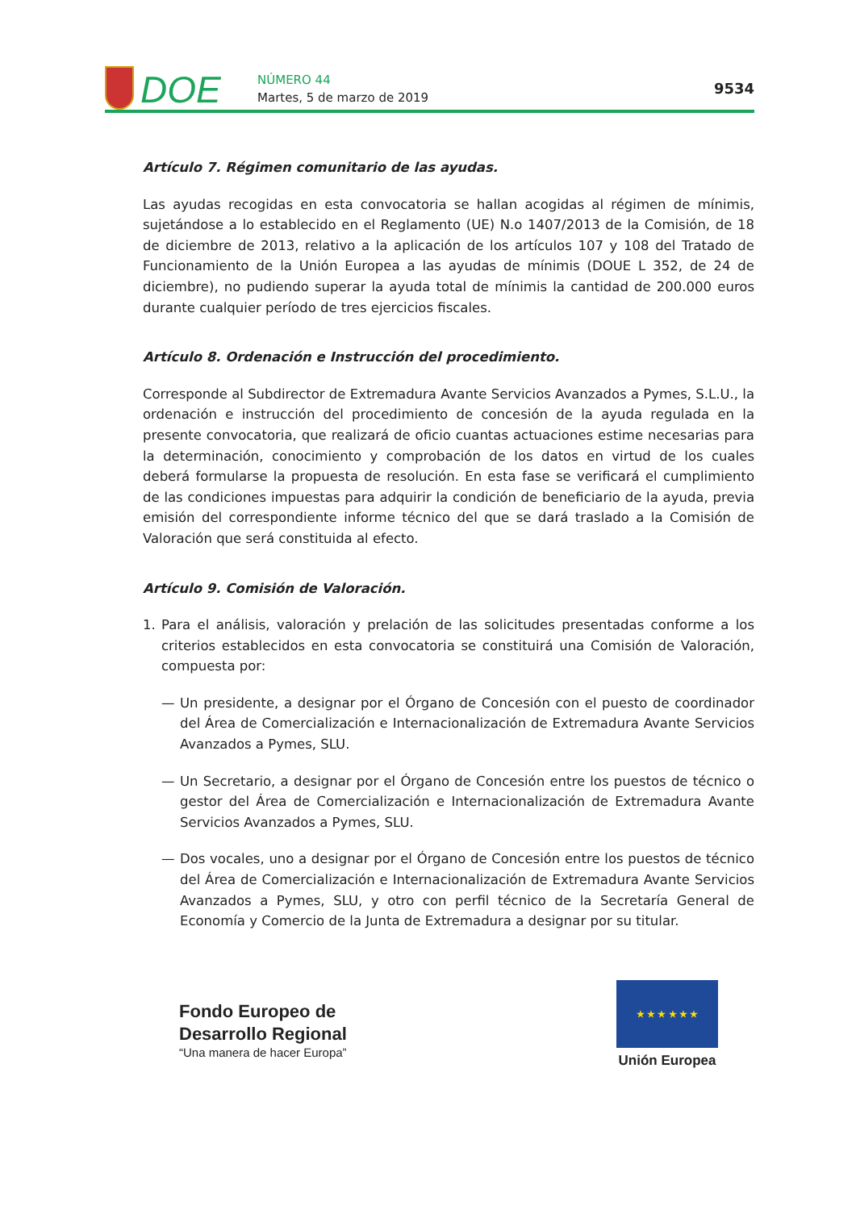DOE
NÚMERO 44
Martes, 5 de marzo de 2019
9534
Artículo 7. Régimen comunitario de las ayudas.
Las ayudas recogidas en esta convocatoria se hallan acogidas al régimen de mínimis, sujetándose a lo establecido en el Reglamento (UE) N.o 1407/2013 de la Comisión, de 18 de diciembre de 2013, relativo a la aplicación de los artículos 107 y 108 del Tratado de Funcionamiento de la Unión Europea a las ayudas de mínimis (DOUE L 352, de 24 de diciembre), no pudiendo superar la ayuda total de mínimis la cantidad de 200.000 euros durante cualquier período de tres ejercicios fiscales.
Artículo 8. Ordenación e Instrucción del procedimiento.
Corresponde al Subdirector de Extremadura Avante Servicios Avanzados a Pymes, S.L.U., la ordenación e instrucción del procedimiento de concesión de la ayuda regulada en la presente convocatoria, que realizará de oficio cuantas actuaciones estime necesarias para la determinación, conocimiento y comprobación de los datos en virtud de los cuales deberá formularse la propuesta de resolución. En esta fase se verificará el cumplimiento de las condiciones impuestas para adquirir la condición de beneficiario de la ayuda, previa emisión del correspondiente informe técnico del que se dará traslado a la Comisión de Valoración que será constituida al efecto.
Artículo 9. Comisión de Valoración.
1. Para el análisis, valoración y prelación de las solicitudes presentadas conforme a los criterios establecidos en esta convocatoria se constituirá una Comisión de Valoración, compuesta por:
— Un presidente, a designar por el Órgano de Concesión con el puesto de coordinador del Área de Comercialización e Internacionalización de Extremadura Avante Servicios Avanzados a Pymes, SLU.
— Un Secretario, a designar por el Órgano de Concesión entre los puestos de técnico o gestor del Área de Comercialización e Internacionalización de Extremadura Avante Servicios Avanzados a Pymes, SLU.
— Dos vocales, uno a designar por el Órgano de Concesión entre los puestos de técnico del Área de Comercialización e Internacionalización de Extremadura Avante Servicios Avanzados a Pymes, SLU, y otro con perfil técnico de la Secretaría General de Economía y Comercio de la Junta de Extremadura a designar por su titular.
Fondo Europeo de
Desarrollo Regional
“Una manera de hacer Europa”
★ ★ ★ ★ ★ ★
Unión Europea